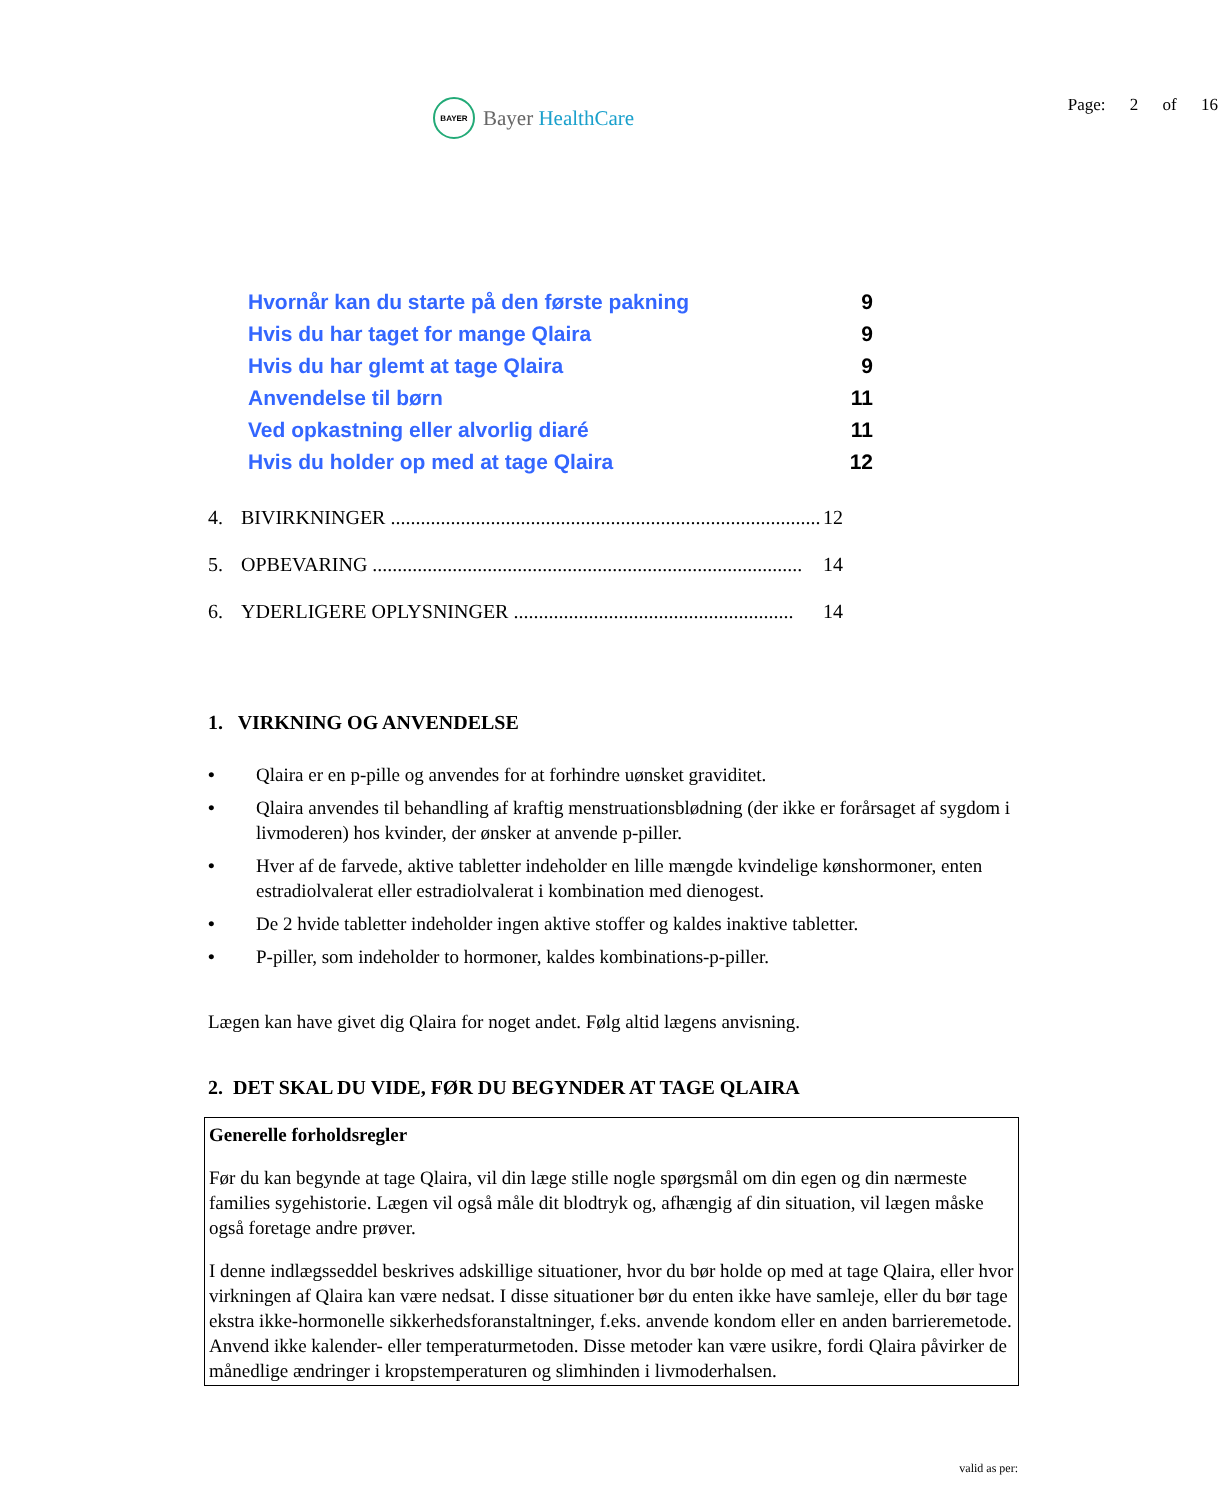BAYER
Bayer HealthCare
Page: 2 of 16
Hvornår kan du starte på den første pakning 9
Hvis du har taget for mange Qlaira 9
Hvis du har glemt at tage Qlaira 9
Anvendelse til børn 11
Ved opkastning eller alvorlig diaré 11
Hvis du holder op med at tage Qlaira 12
4. BIVIRKNINGER ...................................................................................... 12
5. OPBEVARING ...................................................................................... 14
6. YDERLIGERE OPLYSNINGER ........................................................ 14
1. VIRKNING OG ANVENDELSE
• Qlaira er en p-pille og anvendes for at forhindre uønsket graviditet.
• Qlaira anvendes til behandling af kraftig menstruationsblødning (der ikke er forårsaget af sygdom i livmoderen) hos kvinder, der ønsker at anvende p-piller.
• Hver af de farvede, aktive tabletter indeholder en lille mængde kvindelige kønshormoner, enten estradiolvalerat eller estradiolvalerat i kombination med dienogest.
• De 2 hvide tabletter indeholder ingen aktive stoffer og kaldes inaktive tabletter.
• P-piller, som indeholder to hormoner, kaldes kombinations-p-piller.
Lægen kan have givet dig Qlaira for noget andet. Følg altid lægens anvisning.
2. DET SKAL DU VIDE, FØR DU BEGYNDER AT TAGE QLAIRA
Generelle forholdsregler
Før du kan begynde at tage Qlaira, vil din læge stille nogle spørgsmål om din egen og din nærmeste families sygehistorie. Lægen vil også måle dit blodtryk og, afhængig af din situation, vil lægen måske også foretage andre prøver.
I denne indlægsseddel beskrives adskillige situationer, hvor du bør holde op med at tage Qlaira, eller hvor virkningen af Qlaira kan være nedsat. I disse situationer bør du enten ikke have samleje, eller du bør tage ekstra ikke-hormonelle sikkerhedsforanstaltninger, f.eks. anvende kondom eller en anden barrieremetode. Anvend ikke kalender- eller temperaturmetoden. Disse metoder kan være usikre, fordi Qlaira påvirker de månedlige ændringer i kropstemperaturen og slimhinden i livmoderhalsen.
valid as per: